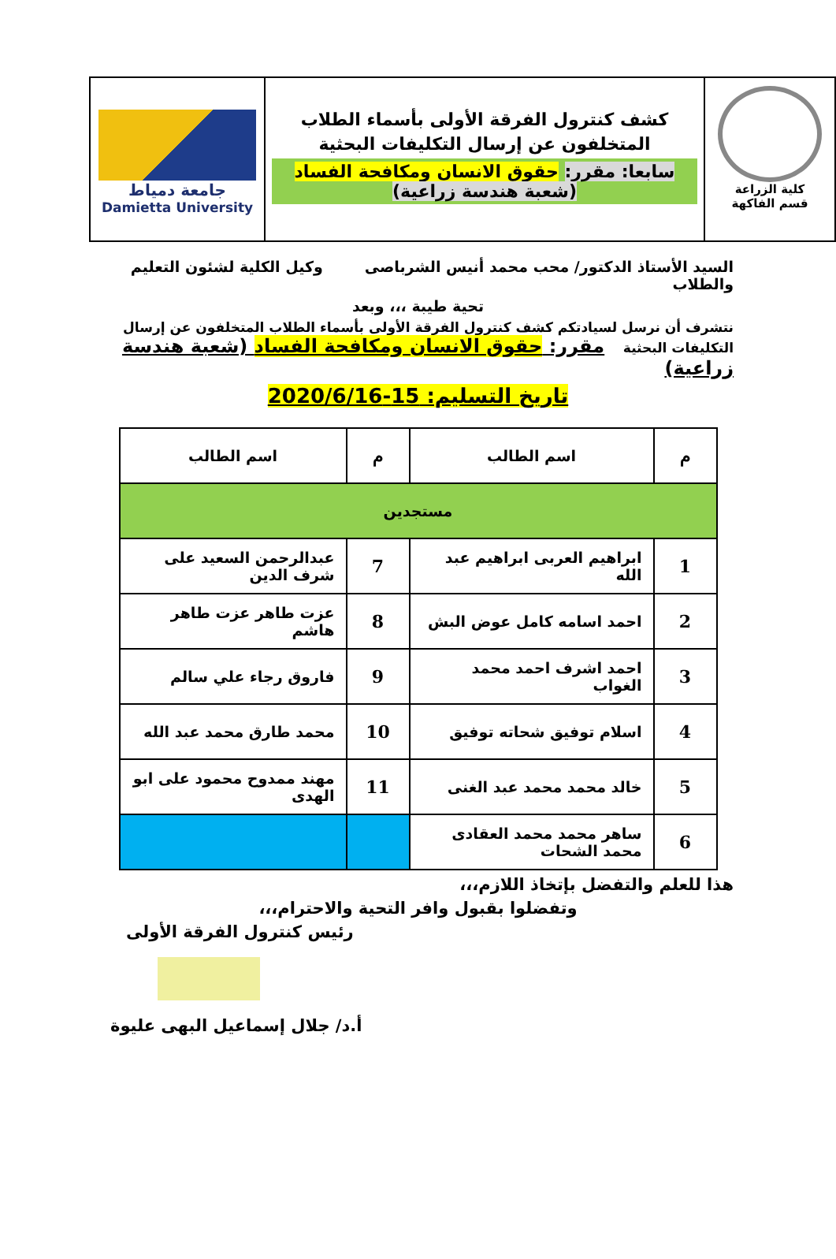كلية الزراعة
قسم الفاكهة
كشف كنترول الفرقة الأولى بأسماء الطلاب
المتخلفون عن إرسال التكليفات البحثية
سابعا: مقرر: حقوق الانسان ومكافحة الفساد
(شعبة هندسة زراعية)
جامعة دمياط
Damietta University
السيد الأستاذ الدكتور/ محب محمد أنيس الشرباصى وكيل الكلية لشئون التعليم والطلاب
تحية طيبة ،،، وبعد
نتشرف أن نرسل لسيادتكم كشف كنترول الفرقة الأولى بأسماء الطلاب المتخلفون عن إرسال التكليفات البحثية مقرر: حقوق الانسان ومكافحة الفساد (شعبة هندسة زراعية)
تاريخ التسليم: 15-2020/6/16
| م | اسم الطالب | م | اسم الطالب |
| --- | --- | --- | --- |
| مستجدين | | | |
| 1 | ابراهيم العربى ابراهيم عبد الله | 7 | عبدالرحمن السعيد على شرف الدين |
| 2 | احمد اسامه كامل عوض البش | 8 | عزت طاهر عزت طاهر هاشم |
| 3 | احمد اشرف احمد محمد الغواب | 9 | فاروق رجاء علي سالم |
| 4 | اسلام توفيق شحاته توفيق | 10 | محمد طارق محمد عبد الله |
| 5 | خالد محمد محمد عبد الغنى | 11 | مهند ممدوح محمود على ابو الهدى |
| 6 | ساهر محمد محمد العقادى محمد الشحات | | |
هذا للعلم والتفضل بإتخاذ اللازم،،،
وتفضلوا بقبول وافر التحية والاحترام،،،
رئيس كنترول الفرقة الأولى
أ.د/ جلال إسماعيل البهى عليوة